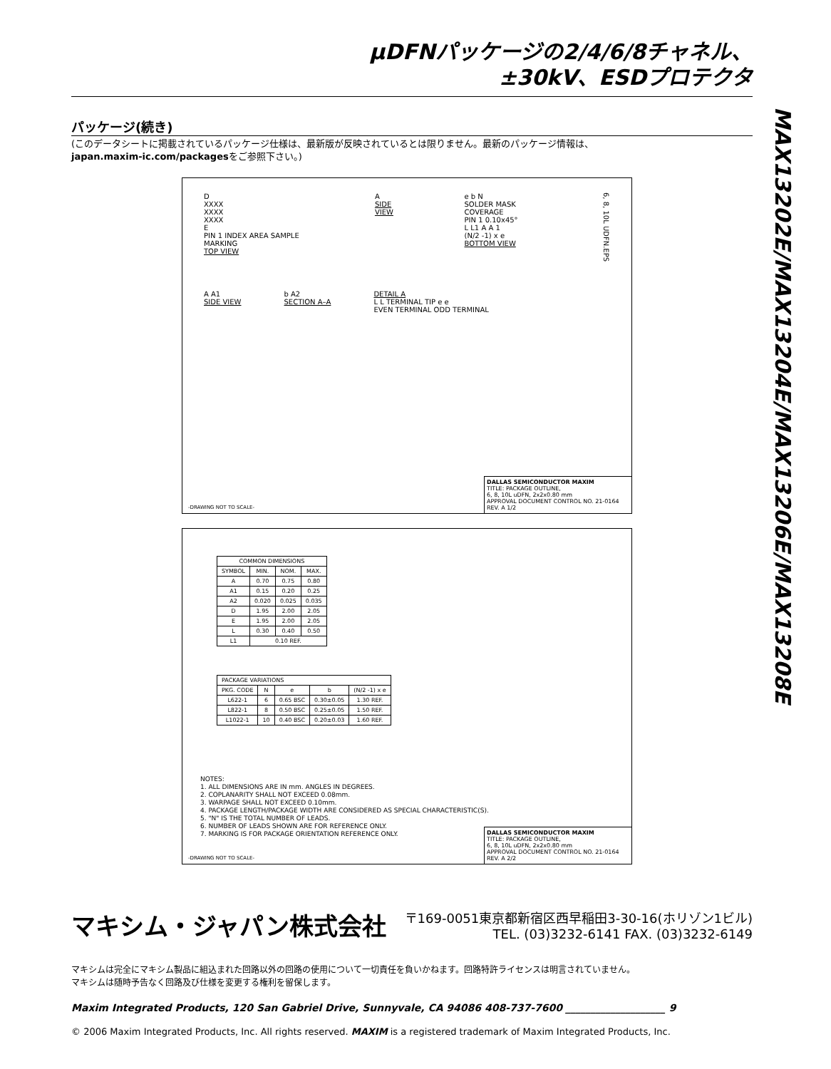MAX13202E/MAX13204E/MAX13206E/MAX13208E
µDFNパッケージの2/4/6/8チャネル、
±30kV、ESDプロテクタ
パッケージ(続き)
(このデータシートに掲載されているパッケージ仕様は、最新版が反映されているとは限りません。最新のパッケージ情報は、
japan.maxim-ic.com/packagesをご参照下さい。)
D
XXXX
XXXX
XXXX
E
PIN 1 INDEX AREA SAMPLE MARKING
TOP VIEW
A
SIDE VIEW
e b N
SOLDER MASK COVERAGE
PIN 1 0.10x45°
L L1 A A 1
(N/2 -1) x e
BOTTOM VIEW
6, 8, 10L UDFN.EPS
A A1
SIDE VIEW
b A2
SECTION A–A
DETAIL A
L L TERMINAL TIP e e
EVEN TERMINAL ODD TERMINAL
-DRAWING NOT TO SCALE-
DALLAS SEMICONDUCTOR MAXIM
TITLE: PACKAGE OUTLINE,
6, 8, 10L uDFN, 2x2x0.80 mm
APPROVAL DOCUMENT CONTROL NO. 21-0164 REV. A 1/2
| COMMON DIMENSIONS | | | |
| --- | --- | --- | --- |
| SYMBOL | MIN. | NOM. | MAX. |
| A | 0.70 | 0.75 | 0.80 |
| A1 | 0.15 | 0.20 | 0.25 |
| A2 | 0.020 | 0.025 | 0.035 |
| D | 1.95 | 2.00 | 2.05 |
| E | 1.95 | 2.00 | 2.05 |
| L | 0.30 | 0.40 | 0.50 |
| L1 | 0.10 REF. | | |
| PACKAGE VARIATIONS | | | | |
| --- | --- | --- | --- | --- |
| PKG. CODE | N | e | b | (N/2 -1) x e |
| L622-1 | 6 | 0.65 BSC | 0.30±0.05 | 1.30 REF. |
| L822-1 | 8 | 0.50 BSC | 0.25±0.05 | 1.50 REF. |
| L1022-1 | 10 | 0.40 BSC | 0.20±0.03 | 1.60 REF. |
NOTES:
1. ALL DIMENSIONS ARE IN mm. ANGLES IN DEGREES.
2. COPLANARITY SHALL NOT EXCEED 0.08mm.
3. WARPAGE SHALL NOT EXCEED 0.10mm.
4. PACKAGE LENGTH/PACKAGE WIDTH ARE CONSIDERED AS SPECIAL CHARACTERISTIC(S).
5. "N" IS THE TOTAL NUMBER OF LEADS.
6. NUMBER OF LEADS SHOWN ARE FOR REFERENCE ONLY.
7. MARKING IS FOR PACKAGE ORIENTATION REFERENCE ONLY.
-DRAWING NOT TO SCALE-
DALLAS SEMICONDUCTOR MAXIM
TITLE: PACKAGE OUTLINE,
6, 8, 10L uDFN, 2x2x0.80 mm
APPROVAL DOCUMENT CONTROL NO. 21-0164 REV. A 2/2
マキシム・ジャパン株式会社
〒169-0051東京都新宿区西早稲田3-30-16(ホリゾン1ビル)
TEL. (03)3232-6141 FAX. (03)3232-6149
マキシムは完全にマキシム製品に組込まれた回路以外の回路の使用について一切責任を負いかねます。回路特許ライセンスは明言されていません。
マキシムは随時予告なく回路及び仕様を変更する権利を留保します。
Maxim Integrated Products, 120 San Gabriel Drive, Sunnyvale, CA 94086 408-737-7600 ____________________ 9
© 2006 Maxim Integrated Products, Inc. All rights reserved. MAXIM is a registered trademark of Maxim Integrated Products, Inc.